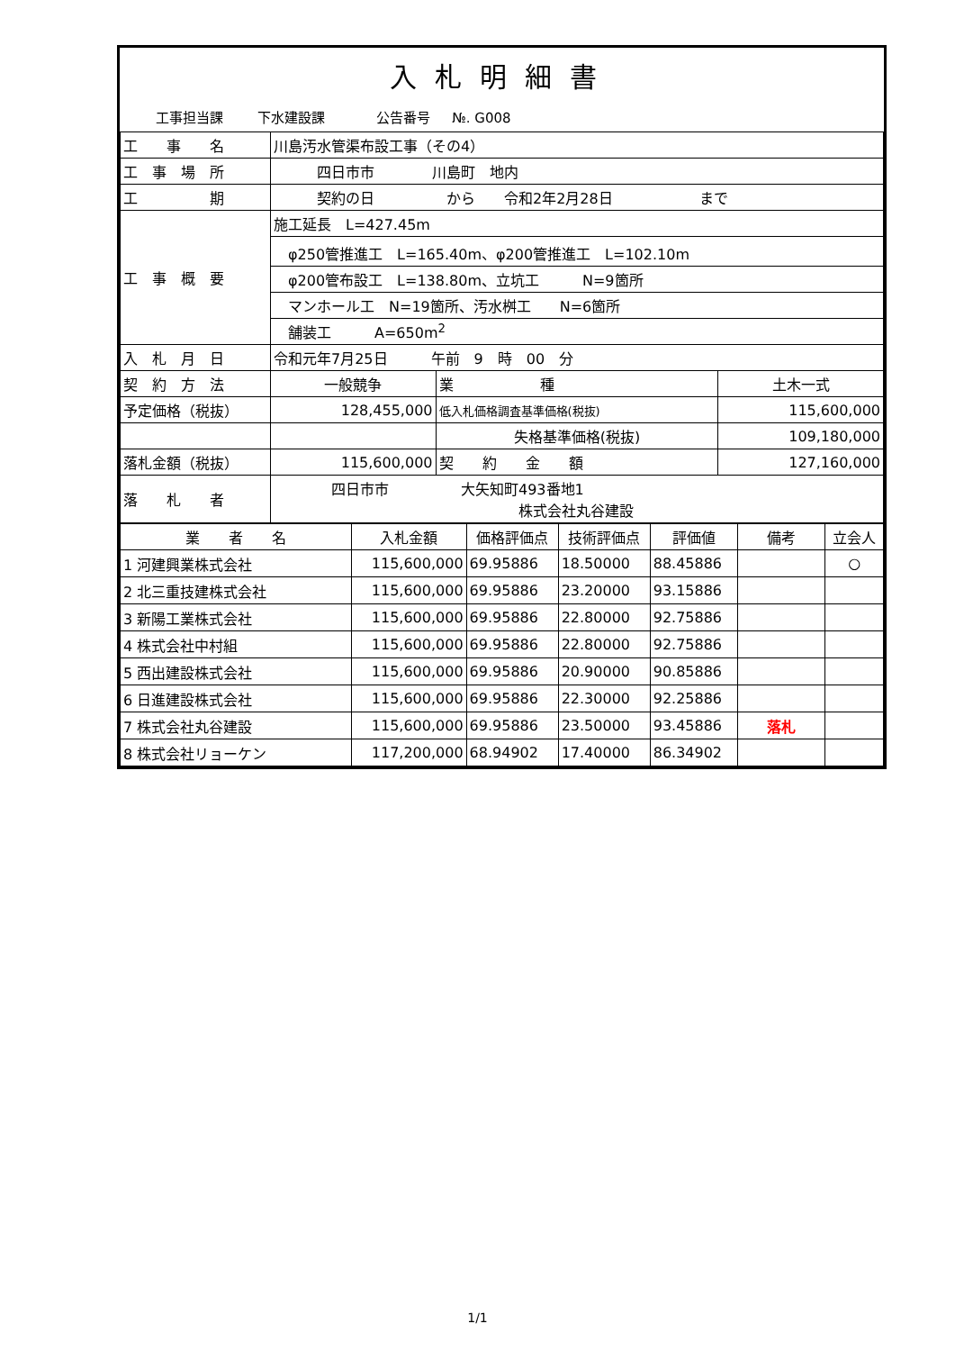入札明細書
工事担当課 下水建設課 公告番号 №. G008
| 工 事 名 | 川島汚水管渠布設工事（その4） | | |
| 工 事 場 所 | 四日市市 川島町 地内 | | |
| 工 期 | 契約の日 から 令和2年2月28日 まで | | |
| 工 事 概 要 | 施工延長 L=427.45m | | |
| | φ250管推進工 L=165.40m、φ200管推進工 L=102.10m | | |
| | φ200管布設工 L=138.80m、立坑工 N=9箇所 | | |
| | マンホール工 N=19箇所、汚水桝工 N=6箇所 | | |
| | 舗装工 A=650m<sup>2</sup> | | |
| 入 札 月 日 | 令和元年7月25日 午前 9 時 00 分 | | |
| 契 約 方 法 | 一般競争 | 業 種 | 土木一式 |
| 予定価格（税抜） | 128,455,000 | 低入札価格調査基準価格(税抜) | 115,600,000 |
| | | 失格基準価格(税抜) | 109,180,000 |
| 落札金額（税抜） | 115,600,000 | 契 約 金 額 | 127,160,000 |
| 落 札 者 | 四日市市 大矢知町493番地1 株式会社丸谷建設 | | |
| 業 者 名 | 入札金額 | 価格評価点 | 技術評価点 | 評価値 | 備考 | 立会人 |
| --- | --- | --- | --- | --- | --- | --- |
| 1 河建興業株式会社 | 115,600,000 | 69.95886 | 18.50000 | 88.45886 | | ○ |
| 2 北三重技建株式会社 | 115,600,000 | 69.95886 | 23.20000 | 93.15886 | | |
| 3 新陽工業株式会社 | 115,600,000 | 69.95886 | 22.80000 | 92.75886 | | |
| 4 株式会社中村組 | 115,600,000 | 69.95886 | 22.80000 | 92.75886 | | |
| 5 西出建設株式会社 | 115,600,000 | 69.95886 | 20.90000 | 90.85886 | | |
| 6 日進建設株式会社 | 115,600,000 | 69.95886 | 22.30000 | 92.25886 | | |
| 7 株式会社丸谷建設 | 115,600,000 | 69.95886 | 23.50000 | 93.45886 | 落札 | |
| 8 株式会社リョーケン | 117,200,000 | 68.94902 | 17.40000 | 86.34902 | | |
1/1